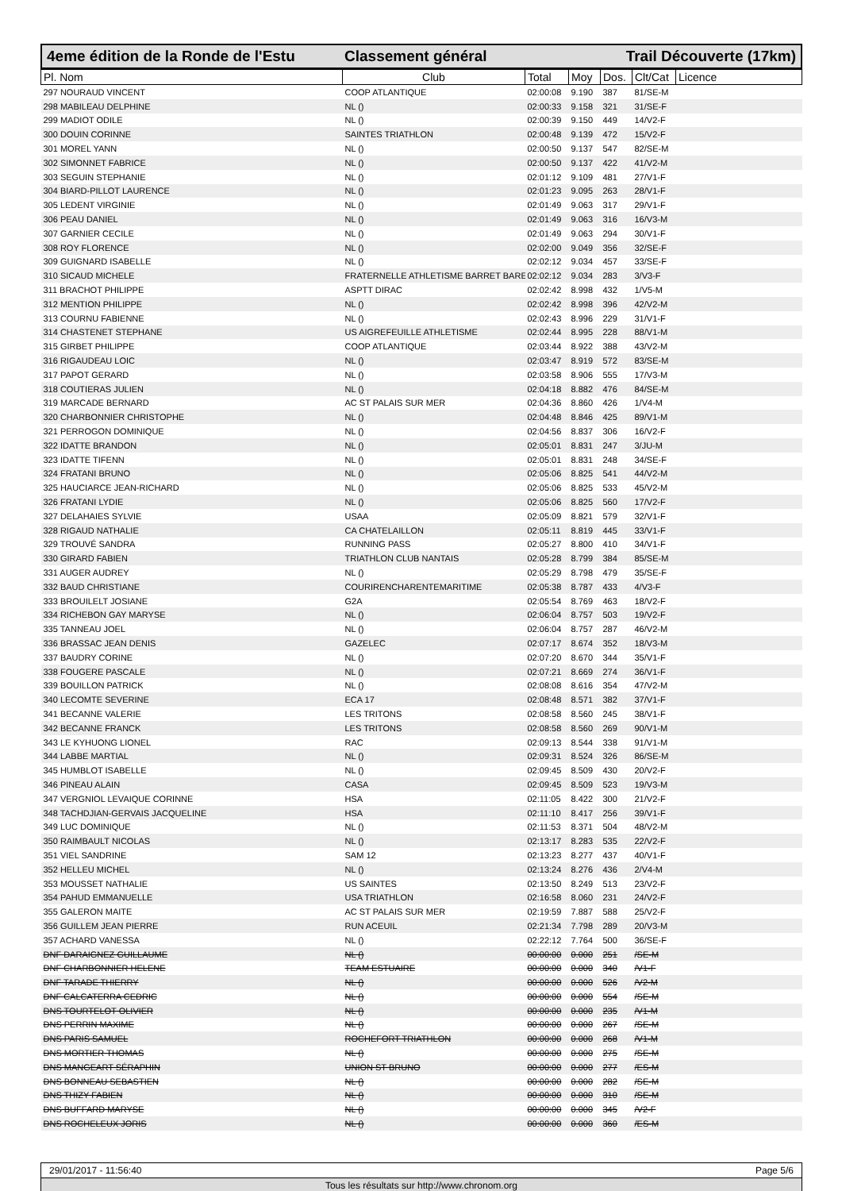4eme édition de la Ronde de l'Estu Classement général Trail Découverte (17km)
| Pl. Nom | Club | Total | Moy | Dos. | Clt/Cat | Licence |
| --- | --- | --- | --- | --- | --- | --- |
| 297 NOURAUD VINCENT | COOP ATLANTIQUE | 02:00:08 | 9.190 | 387 | 81/SE-M | |
| 298 MABILEAU DELPHINE | NL () | 02:00:33 | 9.158 | 321 | 31/SE-F | |
| 299 MADIOT ODILE | NL () | 02:00:39 | 9.150 | 449 | 14/V2-F | |
| 300 DOUIN CORINNE | SAINTES TRIATHLON | 02:00:48 | 9.139 | 472 | 15/V2-F | |
| 301 MOREL YANN | NL () | 02:00:50 | 9.137 | 547 | 82/SE-M | |
| 302 SIMONNET FABRICE | NL () | 02:00:50 | 9.137 | 422 | 41/V2-M | |
| 303 SEGUIN STEPHANIE | NL () | 02:01:12 | 9.109 | 481 | 27/V1-F | |
| 304 BIARD-PILLOT LAURENCE | NL () | 02:01:23 | 9.095 | 263 | 28/V1-F | |
| 305 LEDENT VIRGINIE | NL () | 02:01:49 | 9.063 | 317 | 29/V1-F | |
| 306 PEAU DANIEL | NL () | 02:01:49 | 9.063 | 316 | 16/V3-M | |
| 307 GARNIER CECILE | NL () | 02:01:49 | 9.063 | 294 | 30/V1-F | |
| 308 ROY FLORENCE | NL () | 02:02:00 | 9.049 | 356 | 32/SE-F | |
| 309 GUIGNARD ISABELLE | NL () | 02:02:12 | 9.034 | 457 | 33/SE-F | |
| 310 SICAUD MICHELE | FRATERNELLE ATHLETISME BARRET BARE | 02:02:12 | 9.034 | 283 | 3/V3-F | |
| 311 BRACHOT PHILIPPE | ASPTT DIRAC | 02:02:42 | 8.998 | 432 | 1/V5-M | |
| 312 MENTION PHILIPPE | NL () | 02:02:42 | 8.998 | 396 | 42/V2-M | |
| 313 COURNU FABIENNE | NL () | 02:02:43 | 8.996 | 229 | 31/V1-F | |
| 314 CHASTENET STEPHANE | US AIGREFEUILLE ATHLETISME | 02:02:44 | 8.995 | 228 | 88/V1-M | |
| 315 GIRBET PHILIPPE | COOP ATLANTIQUE | 02:03:44 | 8.922 | 388 | 43/V2-M | |
| 316 RIGAUDEAU LOIC | NL () | 02:03:47 | 8.919 | 572 | 83/SE-M | |
| 317 PAPOT GERARD | NL () | 02:03:58 | 8.906 | 555 | 17/V3-M | |
| 318 COUTIERAS JULIEN | NL () | 02:04:18 | 8.882 | 476 | 84/SE-M | |
| 319 MARCADE BERNARD | AC ST PALAIS SUR MER | 02:04:36 | 8.860 | 426 | 1/V4-M | |
| 320 CHARBONNIER CHRISTOPHE | NL () | 02:04:48 | 8.846 | 425 | 89/V1-M | |
| 321 PERROGON DOMINIQUE | NL () | 02:04:56 | 8.837 | 306 | 16/V2-F | |
| 322 IDATTE BRANDON | NL () | 02:05:01 | 8.831 | 247 | 3/JU-M | |
| 323 IDATTE TIFENN | NL () | 02:05:01 | 8.831 | 248 | 34/SE-F | |
| 324 FRATANI BRUNO | NL () | 02:05:06 | 8.825 | 541 | 44/V2-M | |
| 325 HAUCIARCE JEAN-RICHARD | NL () | 02:05:06 | 8.825 | 533 | 45/V2-M | |
| 326 FRATANI LYDIE | NL () | 02:05:06 | 8.825 | 560 | 17/V2-F | |
| 327 DELAHAIES SYLVIE | USAA | 02:05:09 | 8.821 | 579 | 32/V1-F | |
| 328 RIGAUD NATHALIE | CA CHATELAILLON | 02:05:11 | 8.819 | 445 | 33/V1-F | |
| 329 TROUVÉ SANDRA | RUNNING PASS | 02:05:27 | 8.800 | 410 | 34/V1-F | |
| 330 GIRARD FABIEN | TRIATHLON CLUB NANTAIS | 02:05:28 | 8.799 | 384 | 85/SE-M | |
| 331 AUGER AUDREY | NL () | 02:05:29 | 8.798 | 479 | 35/SE-F | |
| 332 BAUD CHRISTIANE | COURIRENCHARENTEMARITIME | 02:05:38 | 8.787 | 433 | 4/V3-F | |
| 333 BROUILELT JOSIANE | G2A | 02:05:54 | 8.769 | 463 | 18/V2-F | |
| 334 RICHEBON GAY MARYSE | NL () | 02:06:04 | 8.757 | 503 | 19/V2-F | |
| 335 TANNEAU JOEL | NL () | 02:06:04 | 8.757 | 287 | 46/V2-M | |
| 336 BRASSAC JEAN DENIS | GAZELEC | 02:07:17 | 8.674 | 352 | 18/V3-M | |
| 337 BAUDRY CORINE | NL () | 02:07:20 | 8.670 | 344 | 35/V1-F | |
| 338 FOUGERE PASCALE | NL () | 02:07:21 | 8.669 | 274 | 36/V1-F | |
| 339 BOUILLON PATRICK | NL () | 02:08:08 | 8.616 | 354 | 47/V2-M | |
| 340 LECOMTE SEVERINE | ECA 17 | 02:08:48 | 8.571 | 382 | 37/V1-F | |
| 341 BECANNE VALERIE | LES TRITONS | 02:08:58 | 8.560 | 245 | 38/V1-F | |
| 342 BECANNE FRANCK | LES TRITONS | 02:08:58 | 8.560 | 269 | 90/V1-M | |
| 343 LE KYHUONG LIONEL | RAC | 02:09:13 | 8.544 | 338 | 91/V1-M | |
| 344 LABBE MARTIAL | NL () | 02:09:31 | 8.524 | 326 | 86/SE-M | |
| 345 HUMBLOT ISABELLE | NL () | 02:09:45 | 8.509 | 430 | 20/V2-F | |
| 346 PINEAU ALAIN | CASA | 02:09:45 | 8.509 | 523 | 19/V3-M | |
| 347 VERGNIOL LEVAIQUE CORINNE | HSA | 02:11:05 | 8.422 | 300 | 21/V2-F | |
| 348 TACHDJIAN-GERVAIS JACQUELINE | HSA | 02:11:10 | 8.417 | 256 | 39/V1-F | |
| 349 LUC DOMINIQUE | NL () | 02:11:53 | 8.371 | 504 | 48/V2-M | |
| 350 RAIMBAULT NICOLAS | NL () | 02:13:17 | 8.283 | 535 | 22/V2-F | |
| 351 VIEL SANDRINE | SAM 12 | 02:13:23 | 8.277 | 437 | 40/V1-F | |
| 352 HELLEU MICHEL | NL () | 02:13:24 | 8.276 | 436 | 2/V4-M | |
| 353 MOUSSET NATHALIE | US SAINTES | 02:13:50 | 8.249 | 513 | 23/V2-F | |
| 354 PAHUD EMMANUELLE | USA TRIATHLON | 02:16:58 | 8.060 | 231 | 24/V2-F | |
| 355 GALERON MAITE | AC ST PALAIS SUR MER | 02:19:59 | 7.887 | 588 | 25/V2-F | |
| 356 GUILLEM JEAN PIERRE | RUN ACEUIL | 02:21:34 | 7.798 | 289 | 20/V3-M | |
| 357 ACHARD VANESSA | NL () | 02:22:12 | 7.764 | 500 | 36/SE-F | |
| DNF DARAIGNEZ GUILLAUME | NL () | 00:00:00 | 0.000 | 251 | /SE-M | |
| DNF CHARBONNIER HELENE | TEAM ESTUAIRE | 00:00:00 | 0.000 | 340 | /V1-F | |
| DNF TARADE THIERRY | NL () | 00:00:00 | 0.000 | 526 | /V2-M | |
| DNF CALCATERRA CEDRIC | NL () | 00:00:00 | 0.000 | 554 | /SE-M | |
| DNS TOURTELOT OLIVIER | NL () | 00:00:00 | 0.000 | 235 | /V1-M | |
| DNS PERRIN MAXIME | NL () | 00:00:00 | 0.000 | 267 | /SE-M | |
| DNS PARIS SAMUEL | ROCHEFORT TRIATHLON | 00:00:00 | 0.000 | 268 | /V1-M | |
| DNS MORTIER THOMAS | NL () | 00:00:00 | 0.000 | 275 | /SE-M | |
| DNS MANGEART SÉRAPHIN | UNION ST BRUNO | 00:00:00 | 0.000 | 277 | /ES-M | |
| DNS BONNEAU SEBASTIEN | NL () | 00:00:00 | 0.000 | 282 | /SE-M | |
| DNS THIZY FABIEN | NL () | 00:00:00 | 0.000 | 310 | /SE-M | |
| DNS BUFFARD MARYSE | NL () | 00:00:00 | 0.000 | 345 | /V2-F | |
| DNS ROCHELEUX JORIS | NL () | 00:00:00 | 0.000 | 360 | /ES-M | |
29/01/2017 - 11:56:40 Page 5/6
Tous les résultats sur http://www.chronom.org